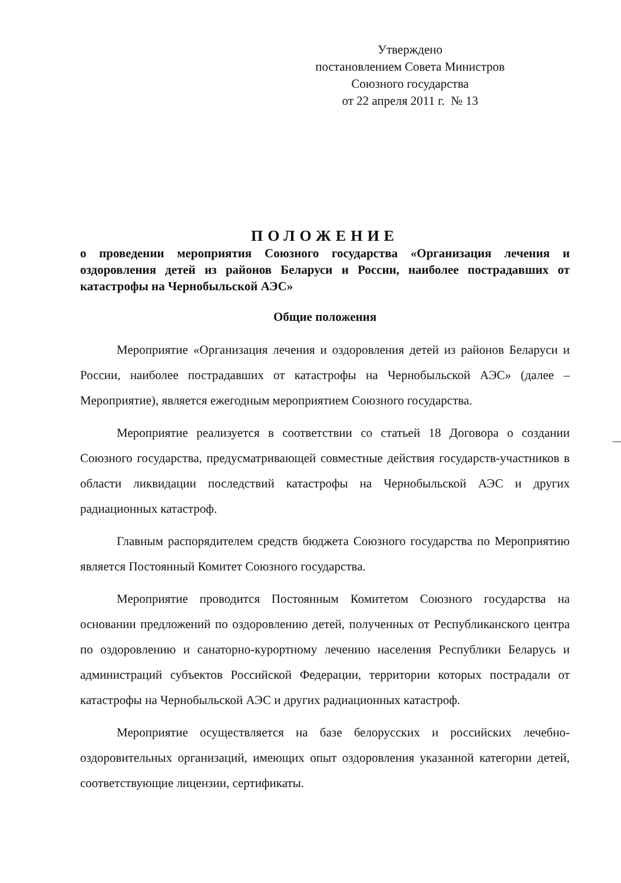Утверждено
постановлением Совета Министров
Союзного государства
от 22 апреля 2011 г. № 13
ПОЛОЖЕНИЕ
о проведении мероприятия Союзного государства «Организация лечения и оздоровления детей из районов Беларуси и России, наиболее пострадавших от катастрофы на Чернобыльской АЭС»
Общие положения
Мероприятие «Организация лечения и оздоровления детей из районов Беларуси и России, наиболее пострадавших от катастрофы на Чернобыльской АЭС» (далее – Мероприятие), является ежегодным мероприятием Союзного государства.
Мероприятие реализуется в соответствии со статьей 18 Договора о создании Союзного государства, предусматривающей совместные действия государств-участников в области ликвидации последствий катастрофы на Чернобыльской АЭС и других радиационных катастроф.
Главным распорядителем средств бюджета Союзного государства по Мероприятию является Постоянный Комитет Союзного государства.
Мероприятие проводится Постоянным Комитетом Союзного государства на основании предложений по оздоровлению детей, полученных от Республиканского центра по оздоровлению и санаторно-курортному лечению населения Республики Беларусь и администраций субъектов Российской Федерации, территории которых пострадали от катастрофы на Чернобыльской АЭС и других радиационных катастроф.
Мероприятие осуществляется на базе белорусских и российских лечебно-оздоровительных организаций, имеющих опыт оздоровления указанной категории детей, соответствующие лицензии, сертификаты.